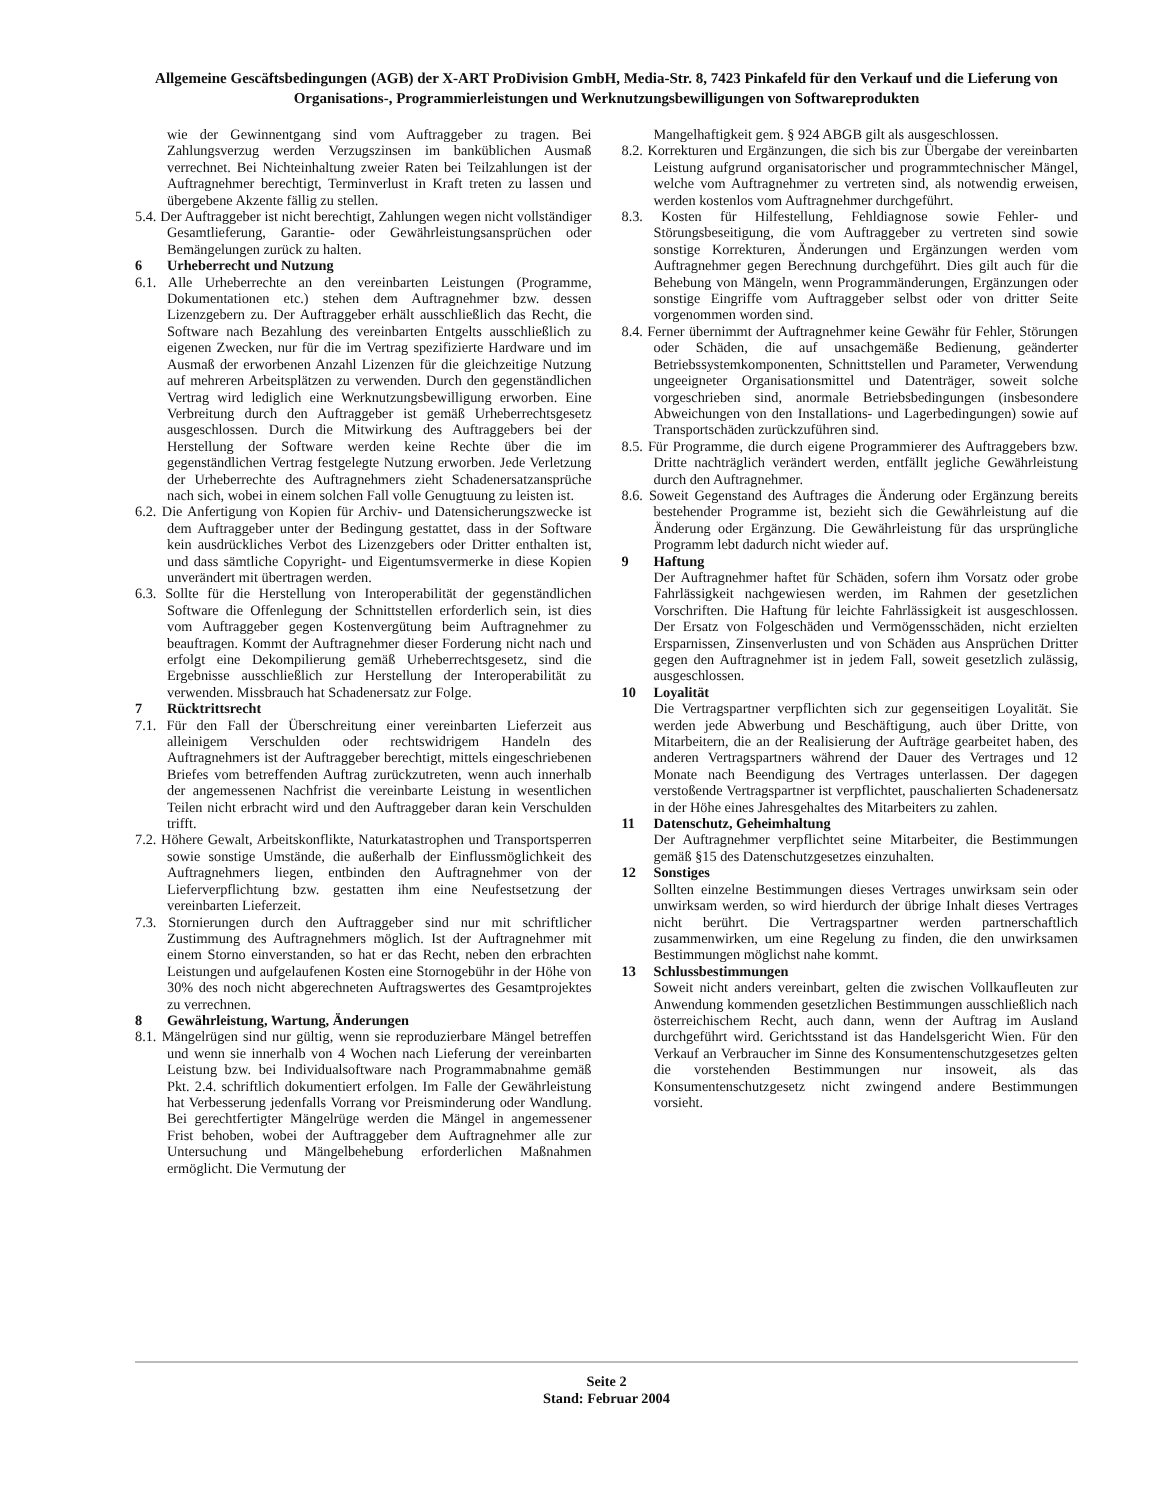Allgemeine Gescäftsbedingungen (AGB) der X-ART ProDivision GmbH, Media-Str. 8, 7423 Pinkafeld für den Verkauf und die Lieferung von Organisations-, Programmierleistungen und Werknutzungsbewilligungen von Softwareprodukten
wie der Gewinnentgang sind vom Auftraggeber zu tragen. Bei Zahlungsverzug werden Verzugszinsen im banküblichen Ausmaß verrechnet. Bei Nichteinhaltung zweier Raten bei Teilzahlungen ist der Auftragnehmer berechtigt, Terminverlust in Kraft treten zu lassen und übergebene Akzente fällig zu stellen.
5.4. Der Auftraggeber ist nicht berechtigt, Zahlungen wegen nicht vollständiger Gesamtlieferung, Garantie- oder Gewährleistungsansprüchen oder Bemängelungen zurück zu halten.
6 Urheberrecht und Nutzung
6.1. Alle Urheberrechte an den vereinbarten Leistungen (Programme, Dokumentationen etc.) stehen dem Auftragnehmer bzw. dessen Lizenzgebern zu. Der Auftraggeber erhält ausschließlich das Recht, die Software nach Bezahlung des vereinbarten Entgelts ausschließlich zu eigenen Zwecken, nur für die im Vertrag spezifizierte Hardware und im Ausmaß der erworbenen Anzahl Lizenzen für die gleichzeitige Nutzung auf mehreren Arbeitsplätzen zu verwenden. Durch den gegenständlichen Vertrag wird lediglich eine Werknutzungsbewilligung erworben. Eine Verbreitung durch den Auftraggeber ist gemäß Urheberrechtsgesetz ausgeschlossen. Durch die Mitwirkung des Auftraggebers bei der Herstellung der Software werden keine Rechte über die im gegenständlichen Vertrag festgelegte Nutzung erworben. Jede Verletzung der Urheberrechte des Auftragnehmers zieht Schadenersatzansprüche nach sich, wobei in einem solchen Fall volle Genugtuung zu leisten ist.
6.2. Die Anfertigung von Kopien für Archiv- und Datensicherungszwecke ist dem Auftraggeber unter der Bedingung gestattet, dass in der Software kein ausdrückliches Verbot des Lizenzgebers oder Dritter enthalten ist, und dass sämtliche Copyright- und Eigentumsvermerke in diese Kopien unverändert mit übertragen werden.
6.3. Sollte für die Herstellung von Interoperabilität der gegenständlichen Software die Offenlegung der Schnittstellen erforderlich sein, ist dies vom Auftraggeber gegen Kostenvergütung beim Auftragnehmer zu beauftragen. Kommt der Auftragnehmer dieser Forderung nicht nach und erfolgt eine Dekompilierung gemäß Urheberrechtsgesetz, sind die Ergebnisse ausschließlich zur Herstellung der Interoperabilität zu verwenden. Missbrauch hat Schadenersatz zur Folge.
7 Rücktrittsrecht
7.1. Für den Fall der Überschreitung einer vereinbarten Lieferzeit aus alleinigem Verschulden oder rechtswidrigem Handeln des Auftragnehmers ist der Auftraggeber berechtigt, mittels eingeschriebenen Briefes vom betreffenden Auftrag zurückzutreten, wenn auch innerhalb der angemessenen Nachfrist die vereinbarte Leistung in wesentlichen Teilen nicht erbracht wird und den Auftraggeber daran kein Verschulden trifft.
7.2. Höhere Gewalt, Arbeitskonflikte, Naturkatastrophen und Transportsperren sowie sonstige Umstände, die außerhalb der Einflussmöglichkeit des Auftragnehmers liegen, entbinden den Auftragnehmer von der Lieferverpflichtung bzw. gestatten ihm eine Neufestsetzung der vereinbarten Lieferzeit.
7.3. Stornierungen durch den Auftraggeber sind nur mit schriftlicher Zustimmung des Auftragnehmers möglich. Ist der Auftragnehmer mit einem Storno einverstanden, so hat er das Recht, neben den erbrachten Leistungen und aufgelaufenen Kosten eine Stornogebühr in der Höhe von 30% des noch nicht abgerechneten Auftragswertes des Gesamtprojektes zu verrechnen.
8 Gewährleistung, Wartung, Änderungen
8.1. Mängelrügen sind nur gültig, wenn sie reproduzierbare Mängel betreffen und wenn sie innerhalb von 4 Wochen nach Lieferung der vereinbarten Leistung bzw. bei Individualsoftware nach Programmabnahme gemäß Pkt. 2.4. schriftlich dokumentiert erfolgen. Im Falle der Gewährleistung hat Verbesserung jedenfalls Vorrang vor Preisminderung oder Wandlung. Bei gerechtfertigter Mängelrüge werden die Mängel in angemessener Frist behoben, wobei der Auftraggeber dem Auftragnehmer alle zur Untersuchung und Mängelbehebung erforderlichen Maßnahmen ermöglicht. Die Vermutung der
Mangelhaftigkeit gem. § 924 ABGB gilt als ausgeschlossen.
8.2. Korrekturen und Ergänzungen, die sich bis zur Übergabe der vereinbarten Leistung aufgrund organisatorischer und programmtechnischer Mängel, welche vom Auftragnehmer zu vertreten sind, als notwendig erweisen, werden kostenlos vom Auftragnehmer durchgeführt.
8.3. Kosten für Hilfestellung, Fehldiagnose sowie Fehler- und Störungsbeseitigung, die vom Auftraggeber zu vertreten sind sowie sonstige Korrekturen, Änderungen und Ergänzungen werden vom Auftragnehmer gegen Berechnung durchgeführt. Dies gilt auch für die Behebung von Mängeln, wenn Programmänderungen, Ergänzungen oder sonstige Eingriffe vom Auftraggeber selbst oder von dritter Seite vorgenommen worden sind.
8.4. Ferner übernimmt der Auftragnehmer keine Gewähr für Fehler, Störungen oder Schäden, die auf unsachgemäße Bedienung, geänderter Betriebssystemkomponenten, Schnittstellen und Parameter, Verwendung ungeeigneter Organisationsmittel und Datenträger, soweit solche vorgeschrieben sind, anormale Betriebsbedingungen (insbesondere Abweichungen von den Installations- und Lagerbedingungen) sowie auf Transportschäden zurückzuführen sind.
8.5. Für Programme, die durch eigene Programmierer des Auftraggebers bzw. Dritte nachträglich verändert werden, entfällt jegliche Gewährleistung durch den Auftragnehmer.
8.6. Soweit Gegenstand des Auftrages die Änderung oder Ergänzung bereits bestehender Programme ist, bezieht sich die Gewährleistung auf die Änderung oder Ergänzung. Die Gewährleistung für das ursprüngliche Programm lebt dadurch nicht wieder auf.
9 Haftung
Der Auftragnehmer haftet für Schäden, sofern ihm Vorsatz oder grobe Fahrlässigkeit nachgewiesen werden, im Rahmen der gesetzlichen Vorschriften. Die Haftung für leichte Fahrlässigkeit ist ausgeschlossen. Der Ersatz von Folgeschäden und Vermögensschäden, nicht erzielten Ersparnissen, Zinsenverlusten und von Schäden aus Ansprüchen Dritter gegen den Auftragnehmer ist in jedem Fall, soweit gesetzlich zulässig, ausgeschlossen.
10 Loyalität
Die Vertragspartner verpflichten sich zur gegenseitigen Loyalität. Sie werden jede Abwerbung und Beschäftigung, auch über Dritte, von Mitarbeitern, die an der Realisierung der Aufträge gearbeitet haben, des anderen Vertragspartners während der Dauer des Vertrages und 12 Monate nach Beendigung des Vertrages unterlassen. Der dagegen verstoßende Vertragspartner ist verpflichtet, pauschalierten Schadenersatz in der Höhe eines Jahresgehaltes des Mitarbeiters zu zahlen.
11 Datenschutz, Geheimhaltung
Der Auftragnehmer verpflichtet seine Mitarbeiter, die Bestimmungen gemäß §15 des Datenschutzgesetzes einzuhalten.
12 Sonstiges
Sollten einzelne Bestimmungen dieses Vertrages unwirksam sein oder unwirksam werden, so wird hierdurch der übrige Inhalt dieses Vertrages nicht berührt. Die Vertragspartner werden partnerschaftlich zusammenwirken, um eine Regelung zu finden, die den unwirksamen Bestimmungen möglichst nahe kommt.
13 Schlussbestimmungen
Soweit nicht anders vereinbart, gelten die zwischen Vollkaufleuten zur Anwendung kommenden gesetzlichen Bestimmungen ausschließlich nach österreichischem Recht, auch dann, wenn der Auftrag im Ausland durchgeführt wird. Gerichtsstand ist das Handelsgericht Wien. Für den Verkauf an Verbraucher im Sinne des Konsumentenschutzgesetzes gelten die vorstehenden Bestimmungen nur insoweit, als das Konsumentenschutzgesetz nicht zwingend andere Bestimmungen vorsieht.
Seite 2
Stand: Februar 2004